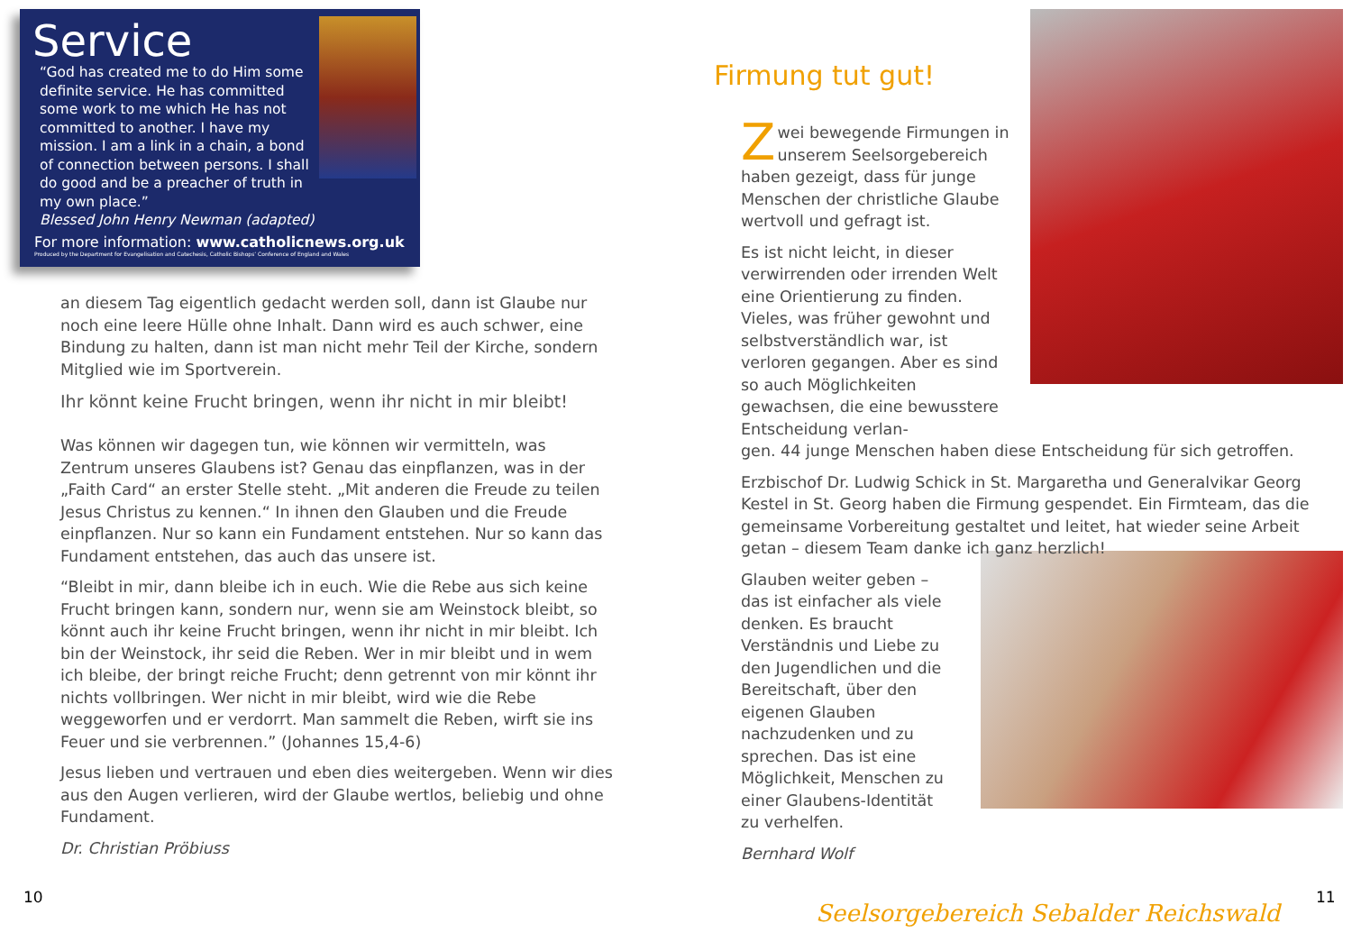Service
“God has created me to do Him some definite service. He has committed some work to me which He has not committed to another. I have my mission. I am a link in a chain, a bond of connection between persons. I shall do good and be a preacher of truth in my own place.”
Blessed John Henry Newman (adapted)
For more information: www.catholicnews.org.uk
Produced by the Department for Evangelisation and Catechesis, Catholic Bishops’ Conference of England and Wales
an diesem Tag eigentlich gedacht werden soll, dann ist Glaube nur noch eine leere Hülle ohne Inhalt. Dann wird es auch schwer, eine Bindung zu halten, dann ist man nicht mehr Teil der Kirche, sondern Mitglied wie im Sportverein.
Ihr könnt keine Frucht bringen, wenn ihr nicht in mir bleibt!
Was können wir dagegen tun, wie können wir vermitteln, was Zentrum unseres Glaubens ist? Genau das einpflanzen, was in der „Faith Card“ an erster Stelle steht. „Mit anderen die Freude zu teilen Jesus Christus zu kennen.“ In ihnen den Glauben und die Freude einpflanzen. Nur so kann ein Fundament entstehen. Nur so kann das Fundament entstehen, das auch das unsere ist.
“Bleibt in mir, dann bleibe ich in euch. Wie die Rebe aus sich keine Frucht bringen kann, sondern nur, wenn sie am Weinstock bleibt, so könnt auch ihr keine Frucht bringen, wenn ihr nicht in mir bleibt. Ich bin der Weinstock, ihr seid die Reben. Wer in mir bleibt und in wem ich bleibe, der bringt reiche Frucht; denn getrennt von mir könnt ihr nichts vollbringen. Wer nicht in mir bleibt, wird wie die Rebe weggeworfen und er verdorrt. Man sammelt die Reben, wirft sie ins Feuer und sie verbrennen.” (Johannes 15,4-6)
Jesus lieben und vertrauen und eben dies weitergeben. Wenn wir dies aus den Augen verlieren, wird der Glaube wertlos, beliebig und ohne Fundament.
Dr. Christian Pröbiuss
10
Firmung tut gut!
Zwei bewegende Firmungen in unserem Seelsorgebereich haben gezeigt, dass für junge Menschen der christliche Glaube wertvoll und gefragt ist.
Es ist nicht leicht, in dieser verwirrenden oder irrenden Welt eine Orientierung zu finden. Vieles, was früher gewohnt und selbstverständlich war, ist verloren gegangen. Aber es sind so auch Möglichkeiten gewachsen, die eine bewusstere Entscheidung verlan-
gen. 44 junge Menschen haben diese Entscheidung für sich getroffen.
Erzbischof Dr. Ludwig Schick in St. Margaretha und Generalvikar Georg Kestel in St. Georg haben die Firmung gespendet. Ein Firmteam, das die gemeinsame Vorbereitung gestaltet und leitet, hat wieder seine Arbeit getan – diesem Team danke ich ganz herzlich!
Glauben weiter geben – das ist einfacher als viele denken. Es braucht Verständnis und Liebe zu den Jugendlichen und die Bereitschaft, über den eigenen Glauben nachzudenken und zu sprechen. Das ist eine Möglichkeit, Menschen zu einer Glaubens-Identität zu verhelfen.
Bernhard Wolf
11
Seelsorgebereich Sebalder Reichswald